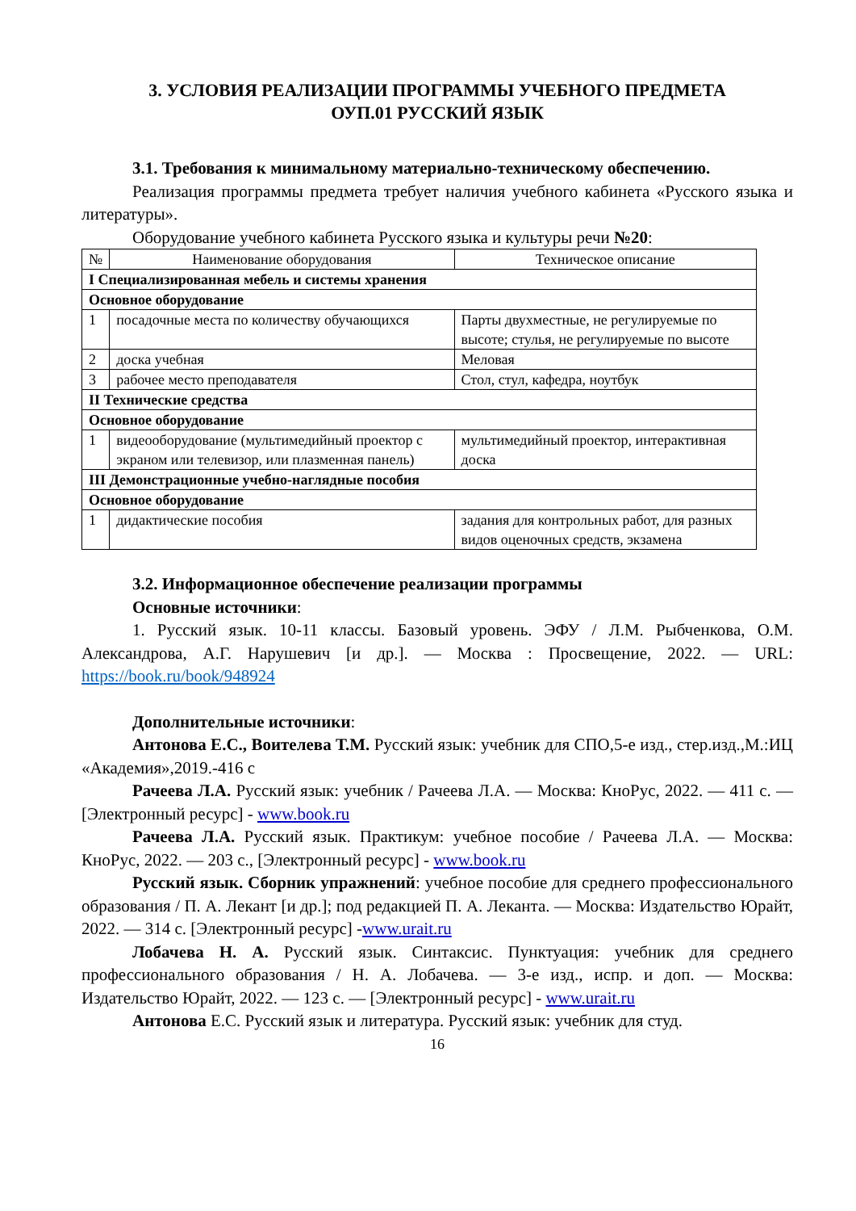3. УСЛОВИЯ РЕАЛИЗАЦИИ ПРОГРАММЫ УЧЕБНОГО ПРЕДМЕТА
ОУП.01 РУССКИЙ ЯЗЫК
3.1. Требования к минимальному материально-техническому обеспечению.
Реализация программы предмета требует наличия учебного кабинета «Русского языка и литературы».
Оборудование учебного кабинета Русского языка и культуры речи №20:
| № | Наименование оборудования | Техническое описание |
| --- | --- | --- |
| I Специализированная мебель и системы хранения | | |
| Основное оборудование | | |
| 1 | посадочные места по количеству обучающихся | Парты двухместные, не регулируемые по высоте; стулья, не регулируемые по высоте |
| 2 | доска учебная | Меловая |
| 3 | рабочее место преподавателя | Стол, стул, кафедра, ноутбук |
| II Технические средства | | |
| Основное оборудование | | |
| 1 | видеооборудование (мультимедийный проектор с экраном или телевизор, или плазменная панель) | мультимедийный проектор, интерактивная доска |
| III Демонстрационные учебно-наглядные пособия | | |
| Основное оборудование | | |
| 1 | дидактические пособия | задания для контрольных работ, для разных видов оценочных средств, экзамена |
3.2. Информационное обеспечение реализации программы
Основные источники:
1. Русский язык. 10-11 классы. Базовый уровень. ЭФУ / Л.М. Рыбченкова, О.М. Александрова, А.Г. Нарушевич [и др.]. — Москва : Просвещение, 2022. — URL: https://book.ru/book/948924
Дополнительные источники:
Антонова Е.С., Воителева Т.М. Русский язык: учебник для СПО,5-е изд., стер.изд.,М.:ИЦ «Академия»,2019.-416 с
Рачеева Л.А. Русский язык: учебник / Рачеева Л.А. — Москва: КноРус, 2022. — 411 с. — [Электронный ресурс] - www.book.ru
Рачеева Л.А. Русский язык. Практикум: учебное пособие / Рачеева Л.А. — Москва: КноРус, 2022. — 203 с., [Электронный ресурс] - www.book.ru
Русский язык. Сборник упражнений: учебное пособие для среднего профессионального образования / П. А. Лекант [и др.]; под редакцией П. А. Леканта. — Москва: Издательство Юрайт, 2022. — 314 с. [Электронный ресурс] -www.urait.ru
Лобачева Н. А. Русский язык. Синтаксис. Пунктуация: учебник для среднего профессионального образования / Н. А. Лобачева. — 3-е изд., испр. и доп. — Москва: Издательство Юрайт, 2022. — 123 с. — [Электронный ресурс] - www.urait.ru
Антонова Е.С. Русский язык и литература. Русский язык: учебник для студ.
16